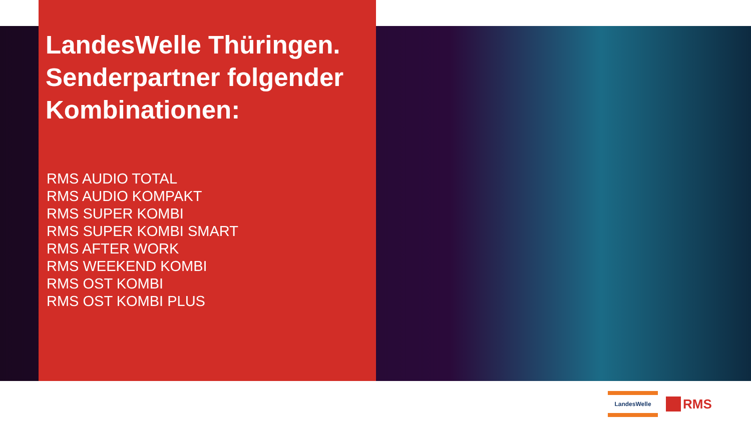LandesWelle Thüringen. Senderpartner folgender Kombinationen:
RMS AUDIO TOTAL
RMS AUDIO KOMPAKT
RMS SUPER KOMBI
RMS SUPER KOMBI SMART
RMS AFTER WORK
RMS WEEKEND KOMBI
RMS OST KOMBI
RMS OST KOMBI PLUS
LandesWelle
RMS